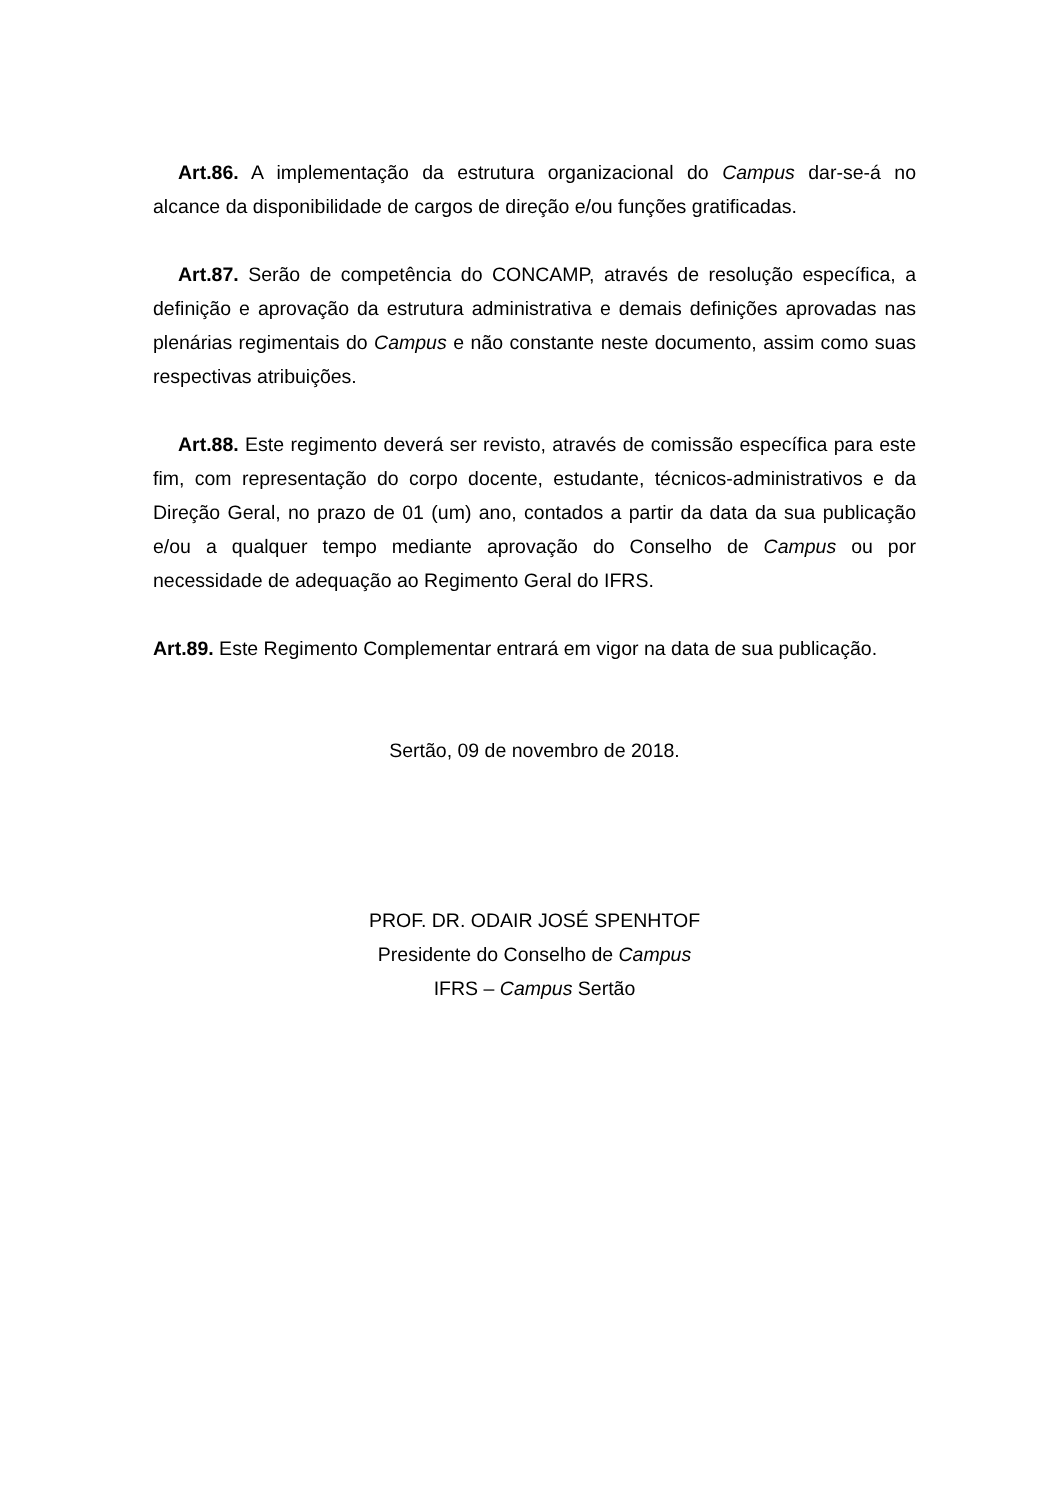Art.86. A implementação da estrutura organizacional do Campus dar-se-á no alcance da disponibilidade de cargos de direção e/ou funções gratificadas.
Art.87. Serão de competência do CONCAMP, através de resolução específica, a definição e aprovação da estrutura administrativa e demais definições aprovadas nas plenárias regimentais do Campus e não constante neste documento, assim como suas respectivas atribuições.
Art.88. Este regimento deverá ser revisto, através de comissão específica para este fim, com representação do corpo docente, estudante, técnicos-administrativos e da Direção Geral, no prazo de 01 (um) ano, contados a partir da data da sua publicação e/ou a qualquer tempo mediante aprovação do Conselho de Campus ou por necessidade de adequação ao Regimento Geral do IFRS.
Art.89. Este Regimento Complementar entrará em vigor na data de sua publicação.
Sertão, 09 de novembro de 2018.
PROF. DR. ODAIR JOSÉ SPENHTOF
Presidente do Conselho de Campus
IFRS – Campus Sertão